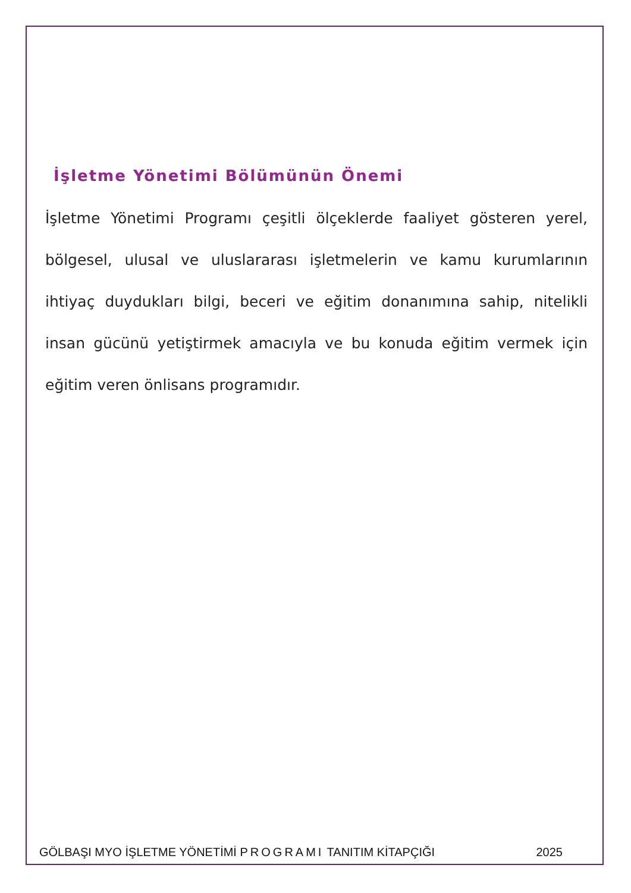İşletme Yönetimi Bölümünün Önemi
İşletme Yönetimi Programı çeşitli ölçeklerde faaliyet gösteren yerel, bölgesel, ulusal ve uluslararası işletmelerin ve kamu kurumlarının ihtiyaç duydukları bilgi, beceri ve eğitim donanımına sahip, nitelikli insan gücünü yetiştirmek amacıyla ve bu konuda eğitim vermek için eğitim veren önlisans programıdır.
GÖLBAŞI MYO İŞLETME YÖNETİMİ PROGRAMI TANITIM KİTAPÇIĞI 2025